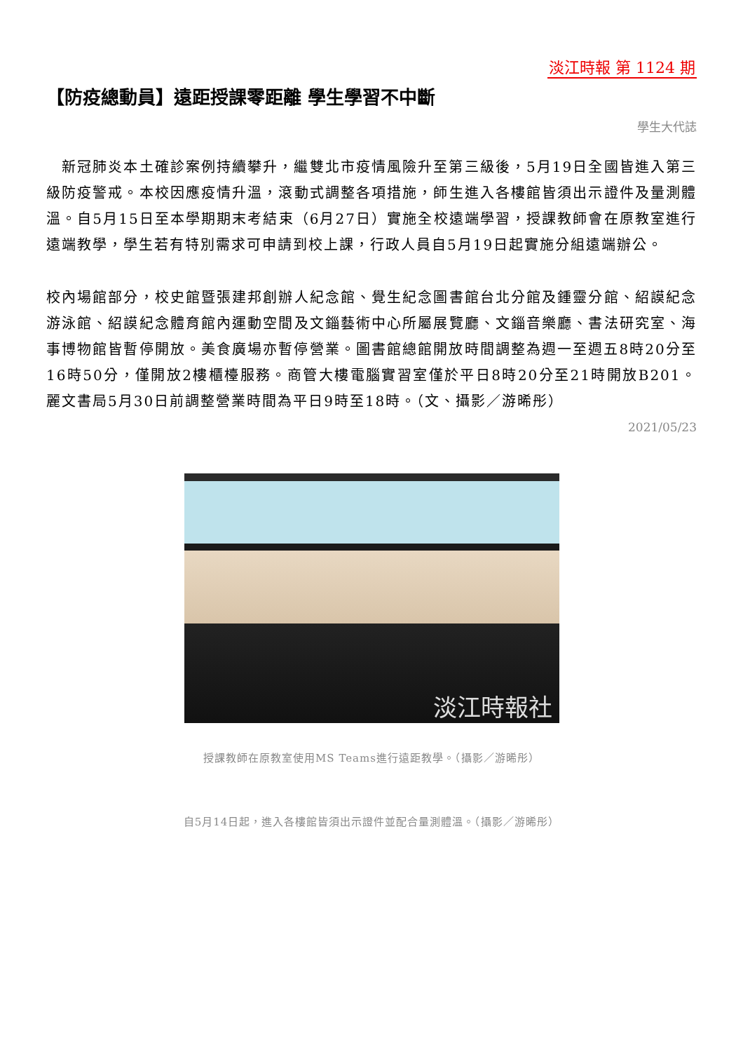淡江時報 第 1124 期
【防疫總動員】遠距授課零距離 學生學習不中斷
學生大代誌
　新冠肺炎本土確診案例持續攀升，繼雙北市疫情風險升至第三級後，5月19日全國皆進入第三級防疫警戒。本校因應疫情升溫，滾動式調整各項措施，師生進入各樓館皆須出示證件及量測體溫。自5月15日至本學期期末考結束（6月27日）實施全校遠端學習，授課教師會在原教室進行遠端教學，學生若有特別需求可申請到校上課，行政人員自5月19日起實施分組遠端辦公。
校內場館部分，校史館暨張建邦創辦人紀念館、覺生紀念圖書館台北分館及鍾靈分館、紹謨紀念游泳館、紹謨紀念體育館內運動空間及文錙藝術中心所屬展覽廳、文錙音樂廳、書法研究室、海事博物館皆暫停開放。美食廣場亦暫停營業。圖書館總館開放時間調整為週一至週五8時20分至16時50分，僅開放2樓櫃檯服務。商管大樓電腦實習室僅於平日8時20分至21時開放B201。麗文書局5月30日前調整營業時間為平日9時至18時。（文、攝影／游晞彤）
2021/05/23
淡江時報社
授課教師在原教室使用MS Teams進行遠距教學。（攝影／游晞彤）
自5月14日起，進入各樓館皆須出示證件並配合量測體溫。（攝影／游晞彤）